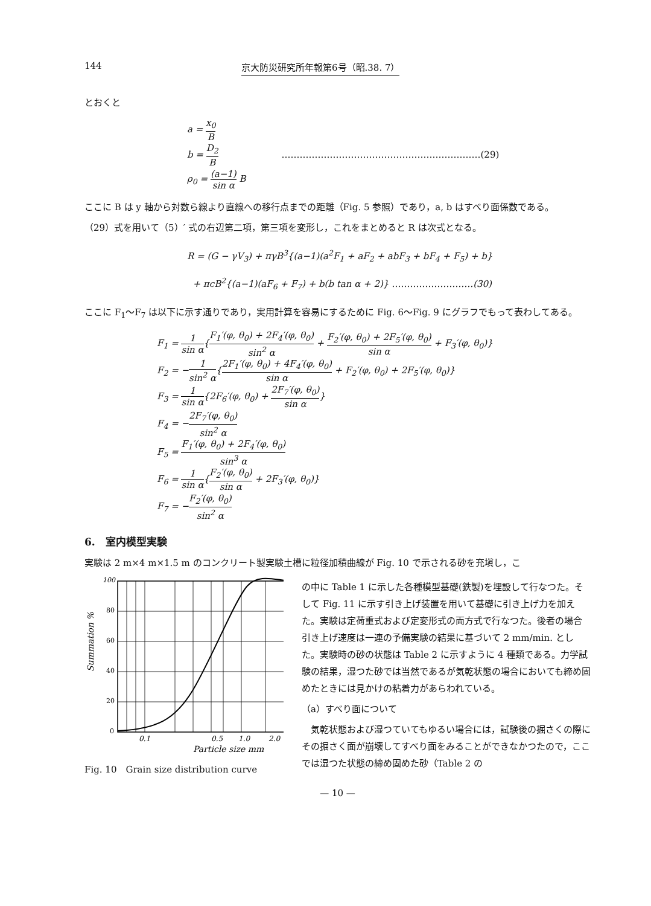144 京大防災研究所年報第6号（昭.38. 7）
とおくと
a = x<sub>0</sub> B
b = D<sub>2</sub> B …………………………………………………………(29)
ρ<sub>0</sub> = (a−1) sin α B
ここに B は y 軸から対数ら線より直線への移行点までの距離（Fig. 5 参照）であり，a, b はすべり面係数である。
（29）式を用いて（5）′ 式の右辺第二項，第三項を変形し，これをまとめると R は次式となる。
R = (G − γV<sub>3</sub>) + πγB<sup>3</sup>{(a−1)(a<sup>2</sup>F<sub>1</sub> + aF<sub>2</sub> + abF<sub>3</sub> + bF<sub>4</sub> + F<sub>5</sub>) + b}
+ πcB<sup>2</sup>{(a−1)(aF<sub>6</sub> + F<sub>7</sub>) + b(b tan α + 2)} ………………………(30)
ここに F<sub>1</sub>〜F<sub>7</sub> は以下に示す通りであり，実用計算を容易にするために Fig. 6〜Fig. 9 にグラフでもって表わしてある。
F<sub>1</sub> = 1 sin α{F<sub>1</sub>′(φ, θ<sub>0</sub>) + 2F<sub>4</sub>′(φ, θ<sub>0</sub>) sin<sup>2</sup> α + F<sub>2</sub>′(φ, θ<sub>0</sub>) + 2F<sub>5</sub>′(φ, θ<sub>0</sub>) sin α + F<sub>3</sub>′(φ, θ<sub>0</sub>)}
F<sub>2</sub> = −1 sin<sup>2</sup> α{2F<sub>1</sub>′(φ, θ<sub>0</sub>) + 4F<sub>4</sub>′(φ, θ<sub>0</sub>) sin α + F<sub>2</sub>′(φ, θ<sub>0</sub>) + 2F<sub>5</sub>′(φ, θ<sub>0</sub>)}
F<sub>3</sub> = 1 sin α{2F<sub>6</sub>′(φ, θ<sub>0</sub>) + 2F<sub>7</sub>′(φ, θ<sub>0</sub>) sin α}
F<sub>4</sub> = −2F<sub>7</sub>′(φ, θ<sub>0</sub>) sin<sup>2</sup> α
F<sub>5</sub> = F<sub>1</sub>′(φ, θ<sub>0</sub>) + 2F<sub>4</sub>′(φ, θ<sub>0</sub>) sin<sup>3</sup> α
F<sub>6</sub> = 1 sin α{F<sub>2</sub>′(φ, θ<sub>0</sub>) sin α + 2F<sub>3</sub>′(φ, θ<sub>0</sub>)}
F<sub>7</sub> = −F<sub>2</sub>′(φ, θ<sub>0</sub>) sin<sup>2</sup> α
6.　室内模型実験
実験は 2 m×4 m×1.5 m のコンクリート製実験土槽に粒径加積曲線が Fig. 10 で示される砂を充塡し，こ
100
80
60
40
20
0
Summation %
0.1
0.5
1.0
2.0
Particle size mm
Fig. 10　Grain size distribution curve
の中に Table 1 に示した各種模型基礎(鉄製)を埋設して行なつた。そして Fig. 11 に示す引き上げ装置を用いて基礎に引き上げ力を加えた。実験は定荷重式および定変形式の両方式で行なつた。後者の場合引き上げ速度は一連の予備実験の結果に基づいて 2 mm/min. とした。実験時の砂の状態は Table 2 に示すように 4 種類である。力学試験の結果，湿つた砂では当然であるが気乾状態の場合においても締め固めたときには見かけの粘着力があらわれている。
（a）すべり面について
　気乾状態および湿つていてもゆるい場合には，試験後の掘さくの際にその掘さく面が崩壊してすべり面をみることができなかつたので，ここでは湿つた状態の締め固めた砂（Table 2 の
— 10 —